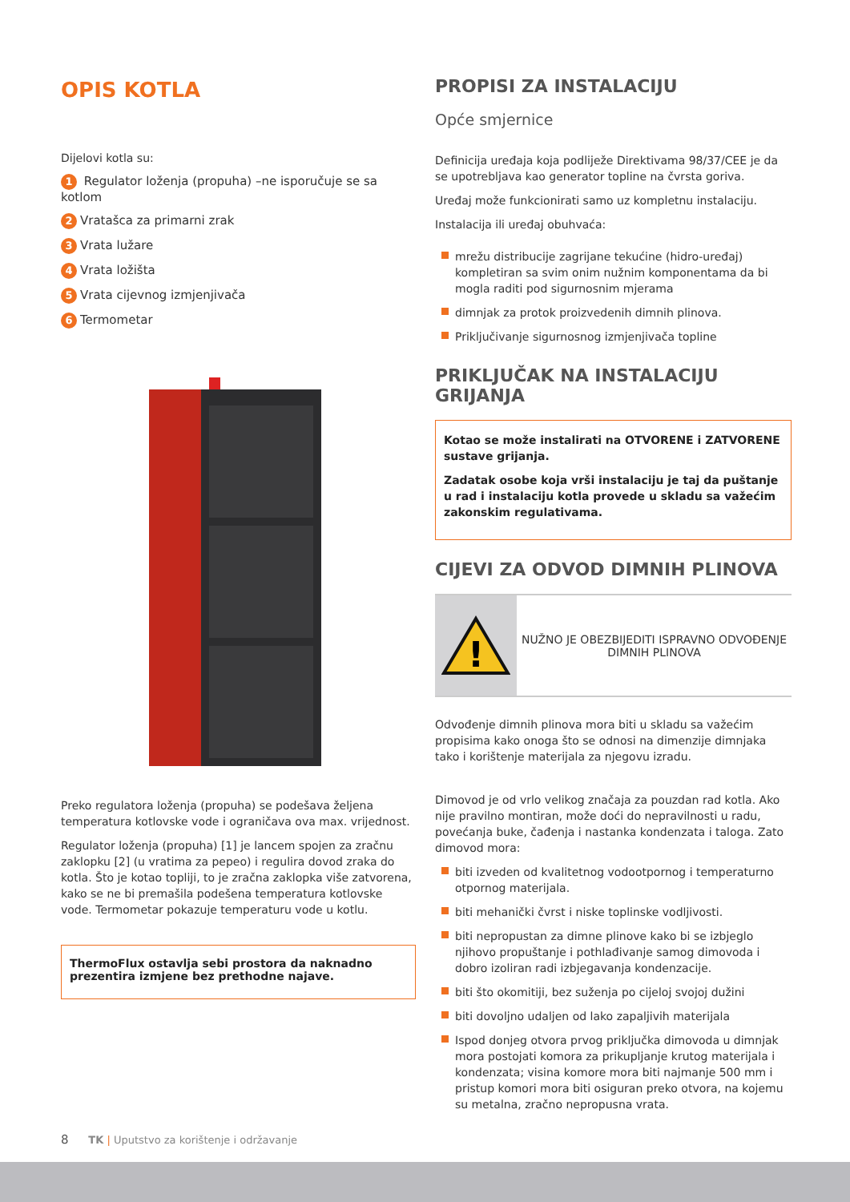OPIS KOTLA
Dijelovi kotla su:
1 Regulator loženja (propuha) –ne isporučuje se sa kotlom
2 Vratašca za primarni zrak
3 Vrata lužare
4 Vrata ložišta
5 Vrata cijevnog izmjenjivača
6 Termometar
Preko regulatora loženja (propuha) se podešava željena temperatura kotlovske vode i ograničava ova max. vrijednost.
Regulator loženja (propuha) [1] je lancem spojen za zračnu zaklopku [2] (u vratima za pepeo) i regulira dovod zraka do kotla. Što je kotao topliji, to je zračna zaklopka više zatvorena, kako se ne bi premašila podešena temperatura kotlovske vode. Termometar pokazuje temperaturu vode u kotlu.
ThermoFlux ostavlja sebi prostora da naknadno prezentira izmjene bez prethodne najave.
PROPISI ZA INSTALACIJU
Opće smjernice
Definicija uređaja koja podliježe Direktivama 98/37/CEE je da se upotrebljava kao generator topline na čvrsta goriva.
Uređaj može funkcionirati samo uz kompletnu instalaciju.
Instalacija ili uređaj obuhvaća:
mrežu distribucije zagrijane tekućine (hidro-uređaj) kompletiran sa svim onim nužnim komponentama da bi mogla raditi pod sigurnosnim mjerama
dimnjak za protok proizvedenih dimnih plinova.
Priključivanje sigurnosnog izmjenjivača topline
PRIKLJUČAK NA INSTALACIJU GRIJANJA
Kotao se može instalirati na OTVORENE i ZATVORENE sustave grijanja.
Zadatak osobe koja vrši instalaciju je taj da puštanje u rad i instalaciju kotla provede u skladu sa važećim zakonskim regulativama.
CIJEVI ZA ODVOD DIMNIH PLINOVA
!
NUŽNO JE OBEZBIJEDITI ISPRAVNO ODVOĐENJE DIMNIH PLINOVA
Odvođenje dimnih plinova mora biti u skladu sa važećim propisima kako onoga što se odnosi na dimenzije dimnjaka tako i korištenje materijala za njegovu izradu.
Dimovod je od vrlo velikog značaja za pouzdan rad kotla. Ako nije pravilno montiran, može doći do nepravilnosti u radu, povećanja buke, čađenja i nastanka kondenzata i taloga. Zato dimovod mora:
biti izveden od kvalitetnog vodootpornog i temperaturno otpornog materijala.
biti mehanički čvrst i niske toplinske vodljivosti.
biti nepropustan za dimne plinove kako bi se izbjeglo njihovo propuštanje i pothlađivanje samog dimovoda i dobro izoliran radi izbjegavanja kondenzacije.
biti što okomitiji, bez suženja po cijeloj svojoj dužini
biti dovoljno udaljen od lako zapaljivih materijala
Ispod donjeg otvora prvog priključka dimovoda u dimnjak mora postojati komora za prikupljanje krutog materijala i kondenzata; visina komore mora biti najmanje 500 mm i pristup komori mora biti osiguran preko otvora, na kojemu su metalna, zračno nepropusna vrata.
8 TK | Uputstvo za korištenje i održavanje